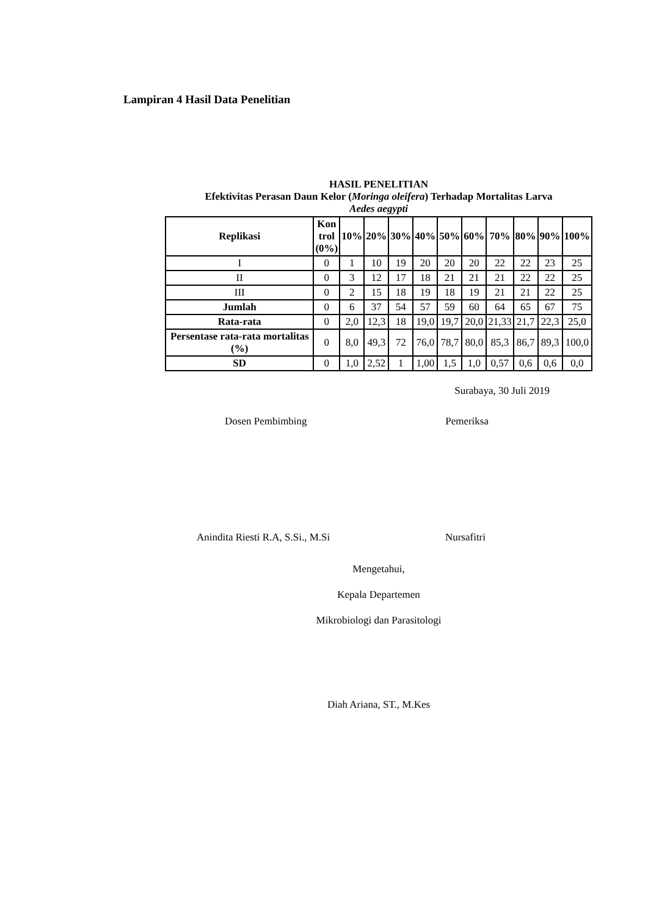Lampiran 4 Hasil Data Penelitian
HASIL PENELITIAN
Efektivitas Perasan Daun Kelor (Moringa oleifera) Terhadap Mortalitas Larva
Aedes aegypti
| Replikasi | Kon trol (0%) | 10% | 20% | 30% | 40% | 50% | 60% | 70% | 80% | 90% | 100% |
| --- | --- | --- | --- | --- | --- | --- | --- | --- | --- | --- | --- |
| I | 0 | 1 | 10 | 19 | 20 | 20 | 20 | 22 | 22 | 23 | 25 |
| II | 0 | 3 | 12 | 17 | 18 | 21 | 21 | 21 | 22 | 22 | 25 |
| III | 0 | 2 | 15 | 18 | 19 | 18 | 19 | 21 | 21 | 22 | 25 |
| Jumlah | 0 | 6 | 37 | 54 | 57 | 59 | 60 | 64 | 65 | 67 | 75 |
| Rata-rata | 0 | 2,0 | 12,3 | 18 | 19,0 | 19,7 | 20,0 | 21,33 | 21,7 | 22,3 | 25,0 |
| Persentase rata-rata mortalitas (%) | 0 | 8,0 | 49,3 | 72 | 76,0 | 78,7 | 80,0 | 85,3 | 86,7 | 89,3 | 100,0 |
| SD | 0 | 1,0 | 2,52 | 1 | 1,00 | 1,5 | 1,0 | 0,57 | 0,6 | 0,6 | 0,0 |
Surabaya, 30 Juli 2019
Dosen Pembimbing Pemeriksa
Anindita Riesti R.A, S.Si., M.Si Nursafitri
Mengetahui,
Kepala Departemen
Mikrobiologi dan Parasitologi
Diah Ariana, ST., M.Kes